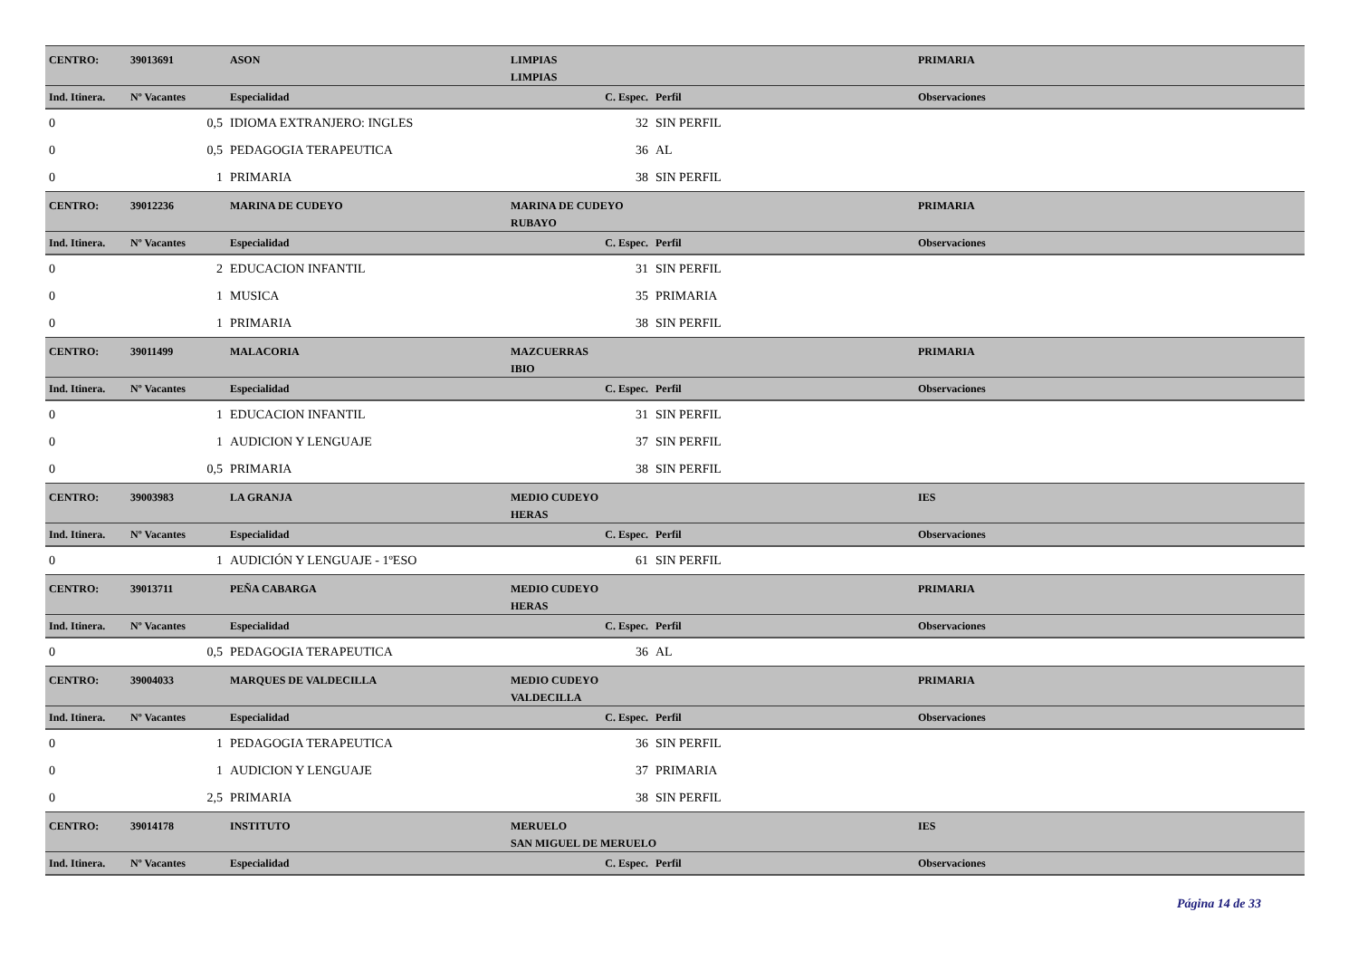| CENTRO: | 39013691 | ASON | LIMPIAS | | | PRIMARIA |
| | | | LIMPIAS | | | |
| Ind. Itinera. | Nº Vacantes | Especialidad | C. Espec. | Perfil | | Observaciones |
| 0 | 0,5 | IDIOMA EXTRANJERO: INGLES | 32 | SIN PERFIL | | |
| 0 | 0,5 | PEDAGOGIA TERAPEUTICA | 36 | AL | | |
| 0 | 1 | PRIMARIA | 38 | SIN PERFIL | | |
| CENTRO: | 39012236 | MARINA DE CUDEYO | MARINA DE CUDEYO | | | PRIMARIA |
| | | | RUBAYO | | | |
| Ind. Itinera. | Nº Vacantes | Especialidad | C. Espec. | Perfil | | Observaciones |
| 0 | 2 | EDUCACION INFANTIL | 31 | SIN PERFIL | | |
| 0 | 1 | MUSICA | 35 | PRIMARIA | | |
| 0 | 1 | PRIMARIA | 38 | SIN PERFIL | | |
| CENTRO: | 39011499 | MALACORIA | MAZCUERRAS | | | PRIMARIA |
| | | | IBIO | | | |
| Ind. Itinera. | Nº Vacantes | Especialidad | C. Espec. | Perfil | | Observaciones |
| 0 | 1 | EDUCACION INFANTIL | 31 | SIN PERFIL | | |
| 0 | 1 | AUDICION Y LENGUAJE | 37 | SIN PERFIL | | |
| 0 | 0,5 | PRIMARIA | 38 | SIN PERFIL | | |
| CENTRO: | 39003983 | LA GRANJA | MEDIO CUDEYO | | | IES |
| | | | HERAS | | | |
| Ind. Itinera. | Nº Vacantes | Especialidad | C. Espec. | Perfil | | Observaciones |
| 0 | 1 | AUDICIÓN Y LENGUAJE - 1ºESO | 61 | SIN PERFIL | | |
| CENTRO: | 39013711 | PEÑA CABARGA | MEDIO CUDEYO | | | PRIMARIA |
| | | | HERAS | | | |
| Ind. Itinera. | Nº Vacantes | Especialidad | C. Espec. | Perfil | | Observaciones |
| 0 | 0,5 | PEDAGOGIA TERAPEUTICA | 36 | AL | | |
| CENTRO: | 39004033 | MARQUES DE VALDECILLA | MEDIO CUDEYO | | | PRIMARIA |
| | | | VALDECILLA | | | |
| Ind. Itinera. | Nº Vacantes | Especialidad | C. Espec. | Perfil | | Observaciones |
| 0 | 1 | PEDAGOGIA TERAPEUTICA | 36 | SIN PERFIL | | |
| 0 | 1 | AUDICION Y LENGUAJE | 37 | PRIMARIA | | |
| 0 | 2,5 | PRIMARIA | 38 | SIN PERFIL | | |
| CENTRO: | 39014178 | INSTITUTO | MERUELO | | | IES |
| | | | SAN MIGUEL DE MERUELO | | | |
| Ind. Itinera. | Nº Vacantes | Especialidad | C. Espec. | Perfil | | Observaciones |
Página 14 de 33